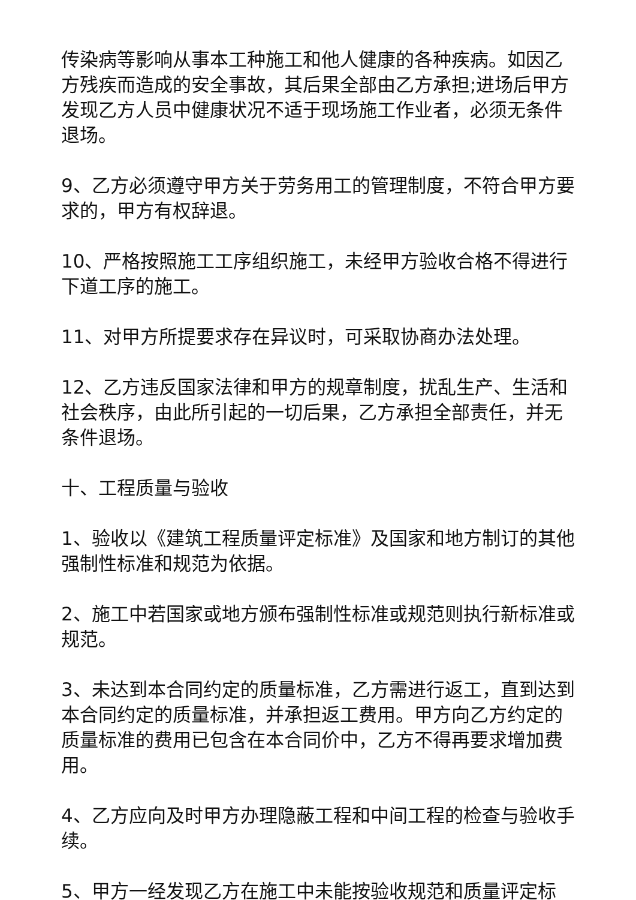传染病等影响从事本工种施工和他人健康的各种疾病。如因乙方残疾而造成的安全事故，其后果全部由乙方承担;进场后甲方发现乙方人员中健康状况不适于现场施工作业者，必须无条件退场。
9、乙方必须遵守甲方关于劳务用工的管理制度，不符合甲方要求的，甲方有权辞退。
10、严格按照施工工序组织施工，未经甲方验收合格不得进行下道工序的施工。
11、对甲方所提要求存在异议时，可采取协商办法处理。
12、乙方违反国家法律和甲方的规章制度，扰乱生产、生活和社会秩序，由此所引起的一切后果，乙方承担全部责任，并无条件退场。
十、工程质量与验收
1、验收以《建筑工程质量评定标准》及国家和地方制订的其他强制性标准和规范为依据。
2、施工中若国家或地方颁布强制性标准或规范则执行新标准或规范。
3、未达到本合同约定的质量标准，乙方需进行返工，直到达到本合同约定的质量标准，并承担返工费用。甲方向乙方约定的质量标准的费用已包含在本合同价中，乙方不得再要求增加费用。
4、乙方应向及时甲方办理隐蔽工程和中间工程的检查与验收手续。
5、甲方一经发现乙方在施工中未能按验收规范和质量评定标